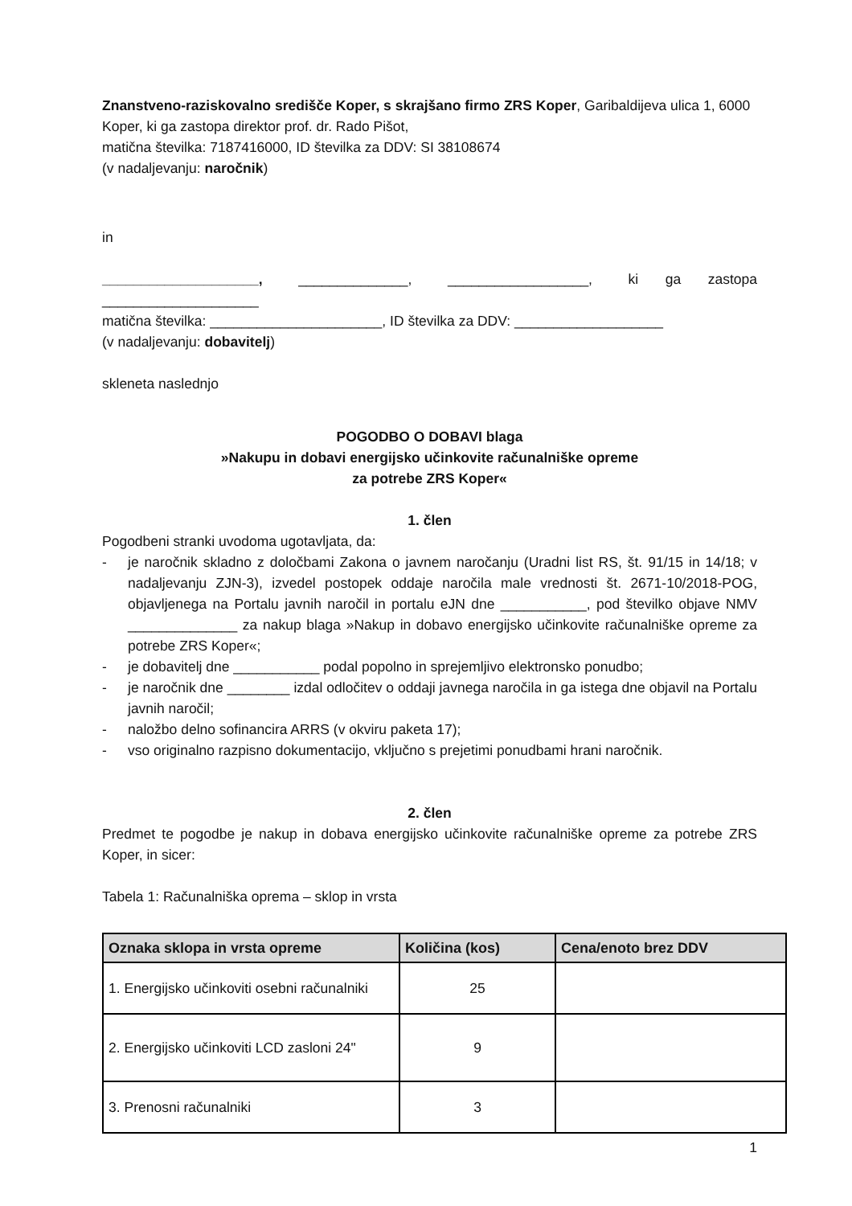Znanstveno-raziskovalno središče Koper, s skrajšano firmo ZRS Koper, Garibaldijeva ulica 1, 6000 Koper, ki ga zastopa direktor prof. dr. Rado Pišot,
matična številka: 7187416000, ID številka za DDV: SI 38108674
(v nadaljevanju: naročnik)
in
____________________, ______________, __________________, ki ga zastopa ____________________
matična številka: ______________________, ID številka za DDV: ___________________
(v nadaljevanju: dobavitelj)
skleneta naslednjo
POGODBO O DOBAVI blaga
»Nakupu in dobavi energijsko učinkovite računalniške opreme
za potrebe ZRS Koper«
1. člen
Pogodbeni stranki uvodoma ugotavljata, da:
- je naročnik skladno z določbami Zakona o javnem naročanju (Uradni list RS, št. 91/15 in 14/18; v nadaljevanju ZJN-3), izvedel postopek oddaje naročila male vrednosti št. 2671-10/2018-POG, objavljenega na Portalu javnih naročil in portalu eJN dne ___________, pod številko objave NMV ______________ za nakup blaga »Nakup in dobavo energijsko učinkovite računalniške opreme za potrebe ZRS Koper«;
- je dobavitelj dne ___________ podal popolno in sprejemljivo elektronsko ponudbo;
- je naročnik dne ________ izdal odločitev o oddaji javnega naročila in ga istega dne objavil na Portalu javnih naročil;
- naložbo delno sofinancira ARRS (v okviru paketa 17);
- vso originalno razpisno dokumentacijo, vključno s prejetimi ponudbami hrani naročnik.
2. člen
Predmet te pogodbe je nakup in dobava energijsko učinkovite računalniške opreme za potrebe ZRS Koper, in sicer:
Tabela 1: Računalniška oprema – sklop in vrsta
| Oznaka sklopa in vrsta opreme | Količina (kos) | Cena/enoto brez DDV |
| --- | --- | --- |
| 1. Energijsko učinkoviti osebni računalniki | 25 | |
| 2. Energijsko učinkoviti LCD zasloni 24" | 9 | |
| 3. Prenosni računalniki | 3 | |
1